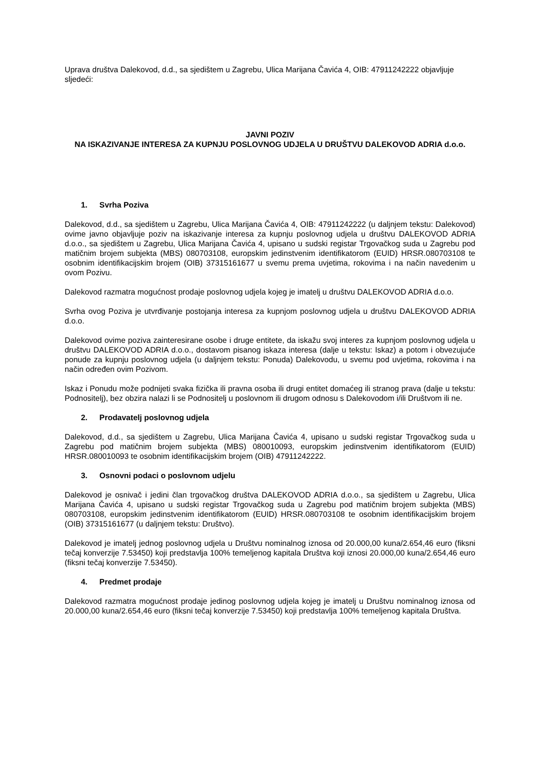Uprava društva Dalekovod, d.d., sa sjedištem u Zagrebu, Ulica Marijana Čavića 4, OIB: 47911242222 objavljuje sljedeći:
JAVNI POZIV
NA ISKAZIVANJE INTERESA ZA KUPNJU POSLOVNOG UDJELA U DRUŠTVU DALEKOVOD ADRIA d.o.o.
1. Svrha Poziva
Dalekovod, d.d., sa sjedištem u Zagrebu, Ulica Marijana Čavića 4, OIB: 47911242222 (u daljnjem tekstu: Dalekovod) ovime javno objavljuje poziv na iskazivanje interesa za kupnju poslovnog udjela u društvu DALEKOVOD ADRIA d.o.o., sa sjedištem u Zagrebu, Ulica Marijana Čavića 4, upisano u sudski registar Trgovačkog suda u Zagrebu pod matičnim brojem subjekta (MBS) 080703108, europskim jedinstvenim identifikatorom (EUID) HRSR.080703108 te osobnim identifikacijskim brojem (OIB) 37315161677 u svemu prema uvjetima, rokovima i na način navedenim u ovom Pozivu.
Dalekovod razmatra mogućnost prodaje poslovnog udjela kojeg je imatelj u društvu DALEKOVOD ADRIA d.o.o.
Svrha ovog Poziva je utvrđivanje postojanja interesa za kupnjom poslovnog udjela u društvu DALEKOVOD ADRIA d.o.o.
Dalekovod ovime poziva zainteresirane osobe i druge entitete, da iskažu svoj interes za kupnjom poslovnog udjela u društvu DALEKOVOD ADRIA d.o.o., dostavom pisanog iskaza interesa (dalje u tekstu: Iskaz) a potom i obvezujuće ponude za kupnju poslovnog udjela (u daljnjem tekstu: Ponuda) Dalekovodu, u svemu pod uvjetima, rokovima i na način određen ovim Pozivom.
Iskaz i Ponudu može podnijeti svaka fizička ili pravna osoba ili drugi entitet domaćeg ili stranog prava (dalje u tekstu: Podnositelj), bez obzira nalazi li se Podnositelj u poslovnom ili drugom odnosu s Dalekovodom i/ili Društvom ili ne.
2. Prodavatelj poslovnog udjela
Dalekovod, d.d., sa sjedištem u Zagrebu, Ulica Marijana Čavića 4, upisano u sudski registar Trgovačkog suda u Zagrebu pod matičnim brojem subjekta (MBS) 080010093, europskim jedinstvenim identifikatorom (EUID) HRSR.080010093 te osobnim identifikacijskim brojem (OIB) 47911242222.
3. Osnovni podaci o poslovnom udjelu
Dalekovod je osnivač i jedini član trgovačkog društva DALEKOVOD ADRIA d.o.o., sa sjedištem u Zagrebu, Ulica Marijana Čavića 4, upisano u sudski registar Trgovačkog suda u Zagrebu pod matičnim brojem subjekta (MBS) 080703108, europskim jedinstvenim identifikatorom (EUID) HRSR.080703108 te osobnim identifikacijskim brojem (OIB) 37315161677 (u daljnjem tekstu: Društvo).
Dalekovod je imatelj jednog poslovnog udjela u Društvu nominalnog iznosa od 20.000,00 kuna/2.654,46 euro (fiksni tečaj konverzije 7.53450) koji predstavlja 100% temeljenog kapitala Društva koji iznosi 20.000,00 kuna/2.654,46 euro (fiksni tečaj konverzije 7.53450).
4. Predmet prodaje
Dalekovod razmatra mogućnost prodaje jedinog poslovnog udjela kojeg je imatelj u Društvu nominalnog iznosa od 20.000,00 kuna/2.654,46 euro (fiksni tečaj konverzije 7.53450) koji predstavlja 100% temeljenog kapitala Društva.